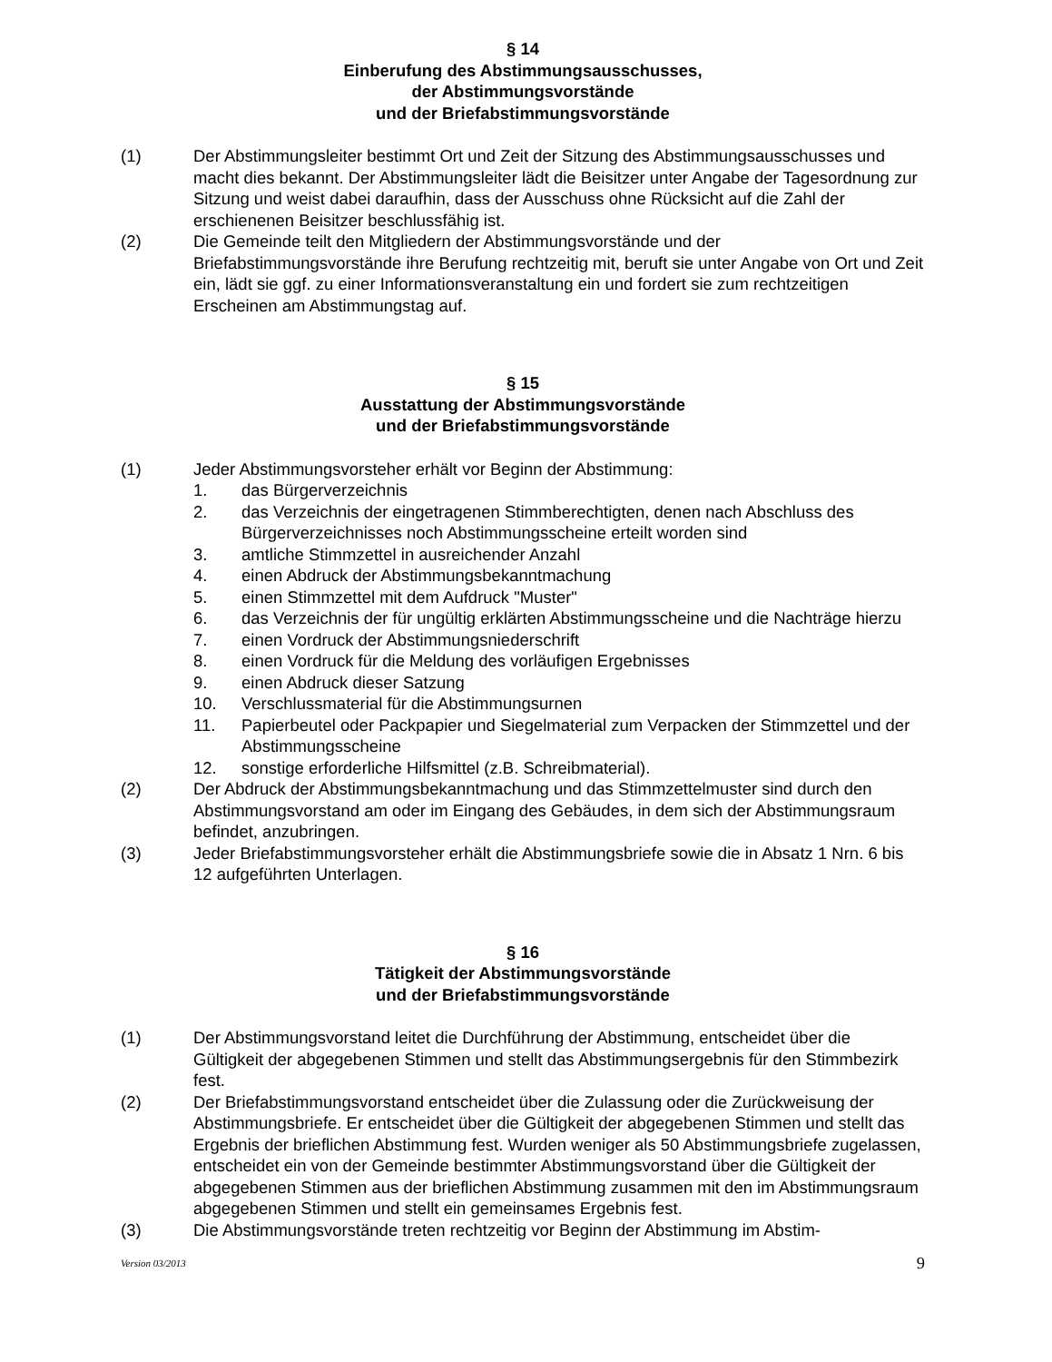§ 14
Einberufung des Abstimmungsausschusses,
der Abstimmungsvorstände
und der Briefabstimmungsvorstände
(1) Der Abstimmungsleiter bestimmt Ort und Zeit der Sitzung des Abstimmungsausschusses und macht dies bekannt. Der Abstimmungsleiter lädt die Beisitzer unter Angabe der Tagesordnung zur Sitzung und weist dabei daraufhin, dass der Ausschuss ohne Rücksicht auf die Zahl der erschienenen Beisitzer beschlussfähig ist.
(2) Die Gemeinde teilt den Mitgliedern der Abstimmungsvorstände und der Briefabstimmungsvorstände ihre Berufung rechtzeitig mit, beruft sie unter Angabe von Ort und Zeit ein, lädt sie ggf. zu einer Informationsveranstaltung ein und fordert sie zum rechtzeitigen Erscheinen am Abstimmungstag auf.
§ 15
Ausstattung der Abstimmungsvorstände
und der Briefabstimmungsvorstände
(1) Jeder Abstimmungsvorsteher erhält vor Beginn der Abstimmung:
1. das Bürgerverzeichnis
2. das Verzeichnis der eingetragenen Stimmberechtigten, denen nach Abschluss des Bürgerverzeichnisses noch Abstimmungsscheine erteilt worden sind
3. amtliche Stimmzettel in ausreichender Anzahl
4. einen Abdruck der Abstimmungsbekanntmachung
5. einen Stimmzettel mit dem Aufdruck "Muster"
6. das Verzeichnis der für ungültig erklärten Abstimmungsscheine und die Nachträge hierzu
7. einen Vordruck der Abstimmungsniederschrift
8. einen Vordruck für die Meldung des vorläufigen Ergebnisses
9. einen Abdruck dieser Satzung
10. Verschlussmaterial für die Abstimmungsurnen
11. Papierbeutel oder Packpapier und Siegelmaterial zum Verpacken der Stimmzettel und der Abstimmungsscheine
12. sonstige erforderliche Hilfsmittel (z.B. Schreibmaterial).
(2) Der Abdruck der Abstimmungsbekanntmachung und das Stimmzettelmuster sind durch den Abstimmungsvorstand am oder im Eingang des Gebäudes, in dem sich der Abstimmungsraum befindet, anzubringen.
(3) Jeder Briefabstimmungsvorsteher erhält die Abstimmungsbriefe sowie die in Absatz 1 Nrn. 6 bis 12 aufgeführten Unterlagen.
§ 16
Tätigkeit der Abstimmungsvorstände
und der Briefabstimmungsvorstände
(1) Der Abstimmungsvorstand leitet die Durchführung der Abstimmung, entscheidet über die Gültigkeit der abgegebenen Stimmen und stellt das Abstimmungsergebnis für den Stimmbezirk fest.
(2) Der Briefabstimmungsvorstand entscheidet über die Zulassung oder die Zurückweisung der Abstimmungsbriefe. Er entscheidet über die Gültigkeit der abgegebenen Stimmen und stellt das Ergebnis der brieflichen Abstimmung fest. Wurden weniger als 50 Abstimmungsbriefe zugelassen, entscheidet ein von der Gemeinde bestimmter Abstimmungsvorstand über die Gültigkeit der abgegebenen Stimmen aus der brieflichen Abstimmung zusammen mit den im Abstimmungsraum abgegebenen Stimmen und stellt ein gemeinsames Ergebnis fest.
(3) Die Abstimmungsvorstände treten rechtzeitig vor Beginn der Abstimmung im Abstim-
Version 03/2013 9